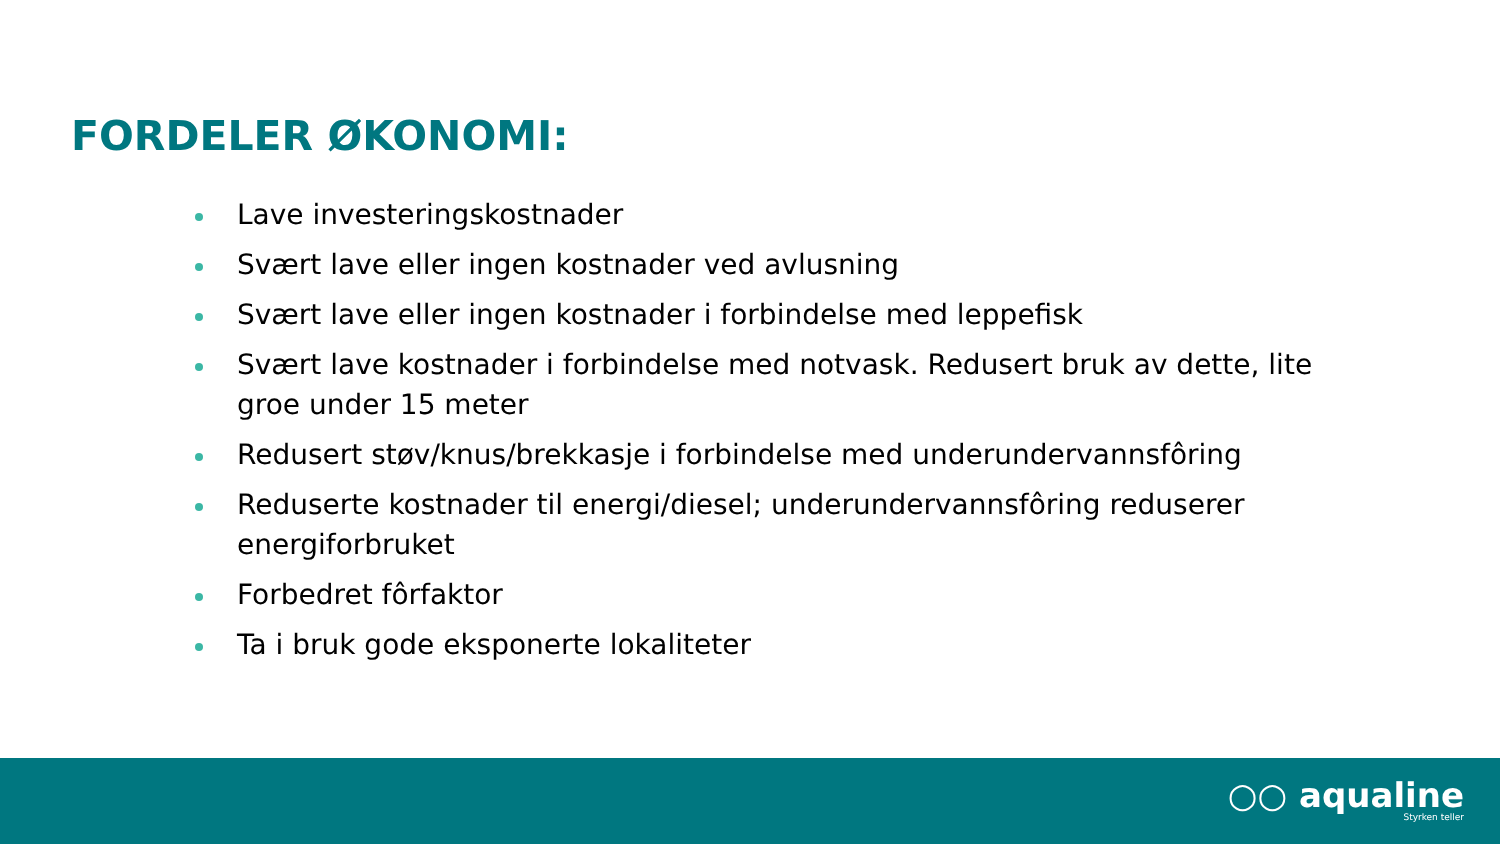FORDELER ØKONOMI:
Lave investeringskostnader
Svært lave eller ingen kostnader ved avlusning
Svært lave eller ingen kostnader i forbindelse med leppefisk
Svært lave kostnader i forbindelse med notvask. Redusert bruk av dette, lite groe under 15 meter
Redusert støv/knus/brekkasje i forbindelse med underundervannsfôring
Reduserte kostnader til energi/diesel; underundervannsfôring reduserer energiforbruket
Forbedret fôrfaktor
Ta i bruk gode eksponerte lokaliteter
○○ aqualine
Styrken teller